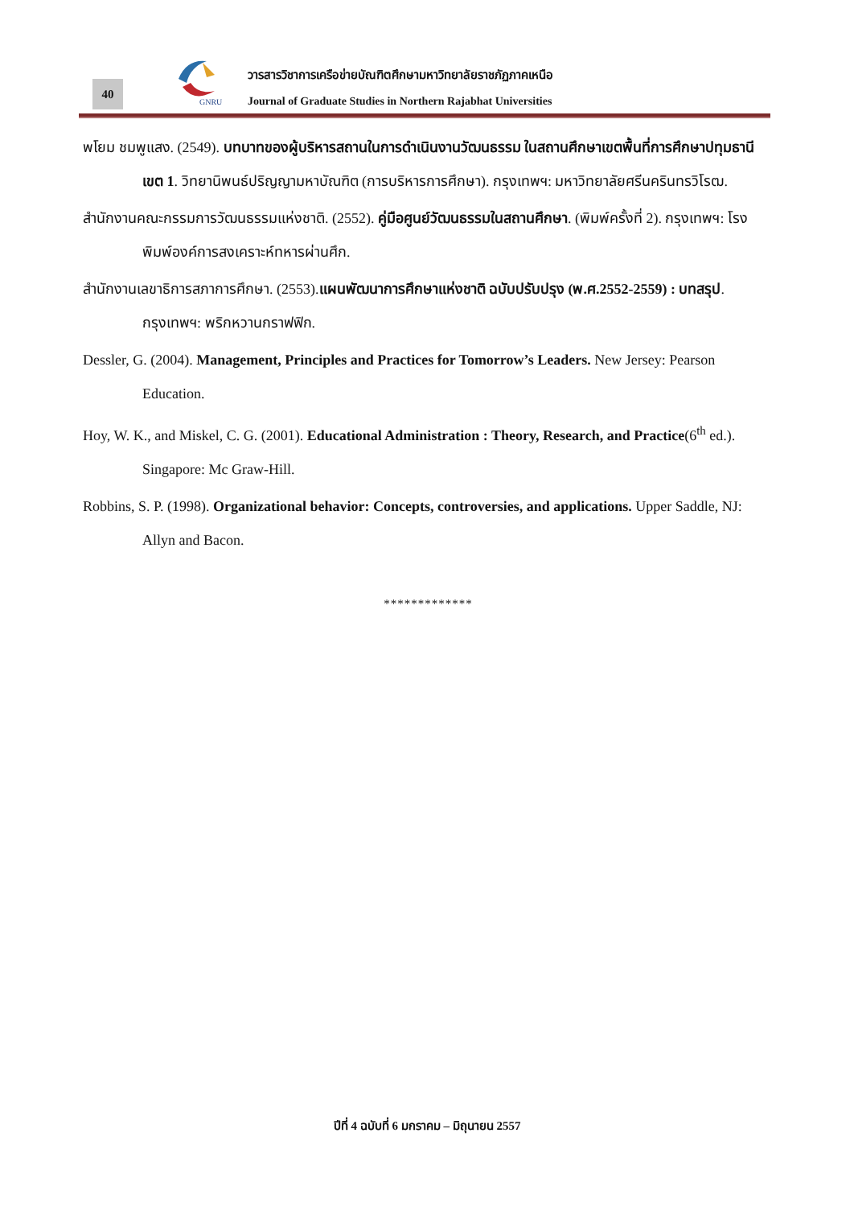40
GNRU
วารสารวิชาการเครือข่ายบัณฑิตศึกษามหาวิทยาลัยราชภัฏภาคเหนือ
Journal of Graduate Studies in Northern Rajabhat Universities
พโยม ชมพูแสง. (2549). บทบาทของผู้บริหารสถานในการดำเนินงานวัฒนธรรม ในสถานศึกษาเขตพื้นที่การศึกษาปทุมธานี เขต 1. วิทยานิพนธ์ปริญญามหาบัณฑิต (การบริหารการศึกษา). กรุงเทพฯ: มหาวิทยาลัยศรีนครินทรวิโรฒ.
สำนักงานคณะกรรมการวัฒนธรรมแห่งชาติ. (2552). คู่มือศูนย์วัฒนธรรมในสถานศึกษา. (พิมพ์ครั้งที่ 2). กรุงเทพฯ: โรงพิมพ์องค์การสงเคราะห์ทหารผ่านศึก.
สำนักงานเลขาธิการสภาการศึกษา. (2553).แผนพัฒนาการศึกษาแห่งชาติ ฉบับปรับปรุง (พ.ศ.2552-2559) : บทสรุป. กรุงเทพฯ: พริกหวานกราฟฟิก.
Dessler, G. (2004). Management, Principles and Practices for Tomorrow’s Leaders. New Jersey: Pearson Education.
Hoy, W. K., and Miskel, C. G. (2001). Educational Administration : Theory, Research, and Practice(6<sup>th</sup> ed.). Singapore: Mc Graw-Hill.
Robbins, S. P. (1998). Organizational behavior: Concepts, controversies, and applications. Upper Saddle, NJ: Allyn and Bacon.
*************
ปีที่ 4 ฉบับที่ 6 มกราคม – มิถุนายน 2557